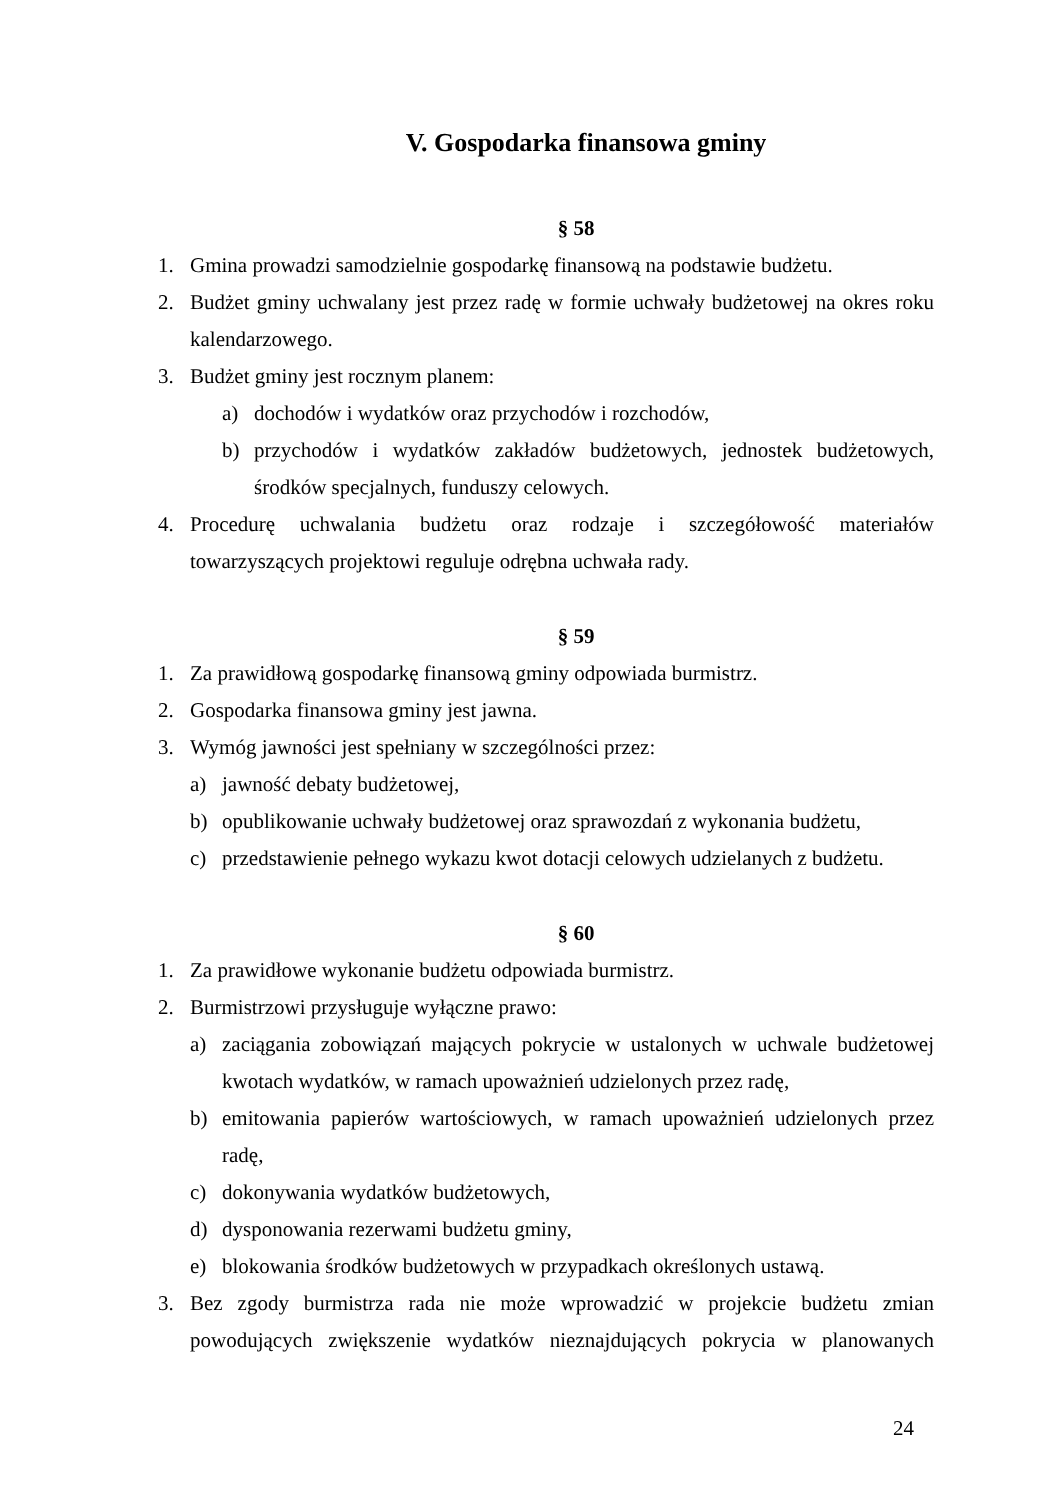V. Gospodarka finansowa gminy
§ 58
1. Gmina prowadzi samodzielnie gospodarkę finansową na podstawie budżetu.
2. Budżet gminy uchwalany jest przez radę w formie uchwały budżetowej na okres roku kalendarzowego.
3. Budżet gminy jest rocznym planem:
a) dochodów i wydatków oraz przychodów i rozchodów,
b) przychodów i wydatków zakładów budżetowych, jednostek budżetowych, środków specjalnych, funduszy celowych.
4. Procedurę uchwalania budżetu oraz rodzaje i szczegółowość materiałów towarzyszących projektowi reguluje odrębna uchwała rady.
§ 59
1. Za prawidłową gospodarkę finansową gminy odpowiada burmistrz.
2. Gospodarka finansowa gminy jest jawna.
3. Wymóg jawności jest spełniany w szczególności przez:
a) jawność debaty budżetowej,
b) opublikowanie uchwały budżetowej oraz sprawozdań z wykonania budżetu,
c) przedstawienie pełnego wykazu kwot dotacji celowych udzielanych z budżetu.
§ 60
1. Za prawidłowe wykonanie budżetu odpowiada burmistrz.
2. Burmistrzowi przysługuje wyłączne prawo:
a) zaciągania zobowiązań mających pokrycie w ustalonych w uchwale budżetowej kwotach wydatków, w ramach upoważnień udzielonych przez radę,
b) emitowania papierów wartościowych, w ramach upoważnień udzielonych przez radę,
c) dokonywania wydatków budżetowych,
d) dysponowania rezerwami budżetu gminy,
e) blokowania środków budżetowych w przypadkach określonych ustawą.
3. Bez zgody burmistrza rada nie może wprowadzić w projekcie budżetu zmian powodujących zwiększenie wydatków nieznajdujących pokrycia w planowanych
24